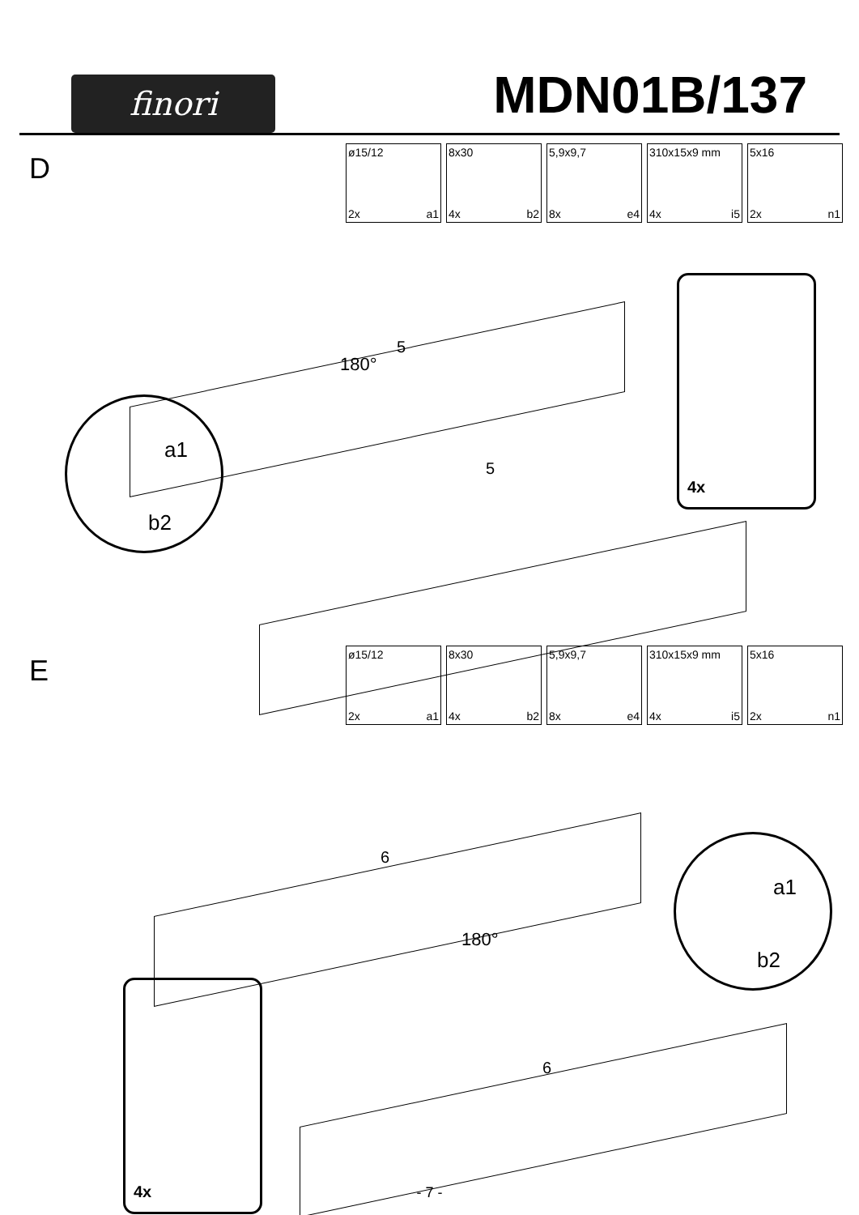finori
MDN01B/137
D
ø15/12
2x a1
8x30
4x b2
5,9x9,7
8x e4
310x15x9 mm
4x i5
5x16
2x n1
5
180°
5
a1
b2
4x
E
ø15/12
2x a1
8x30
4x b2
5,9x9,7
8x e4
310x15x9 mm
4x i5
5x16
2x n1
6
180°
6
a1
b2
4x
- 7 -